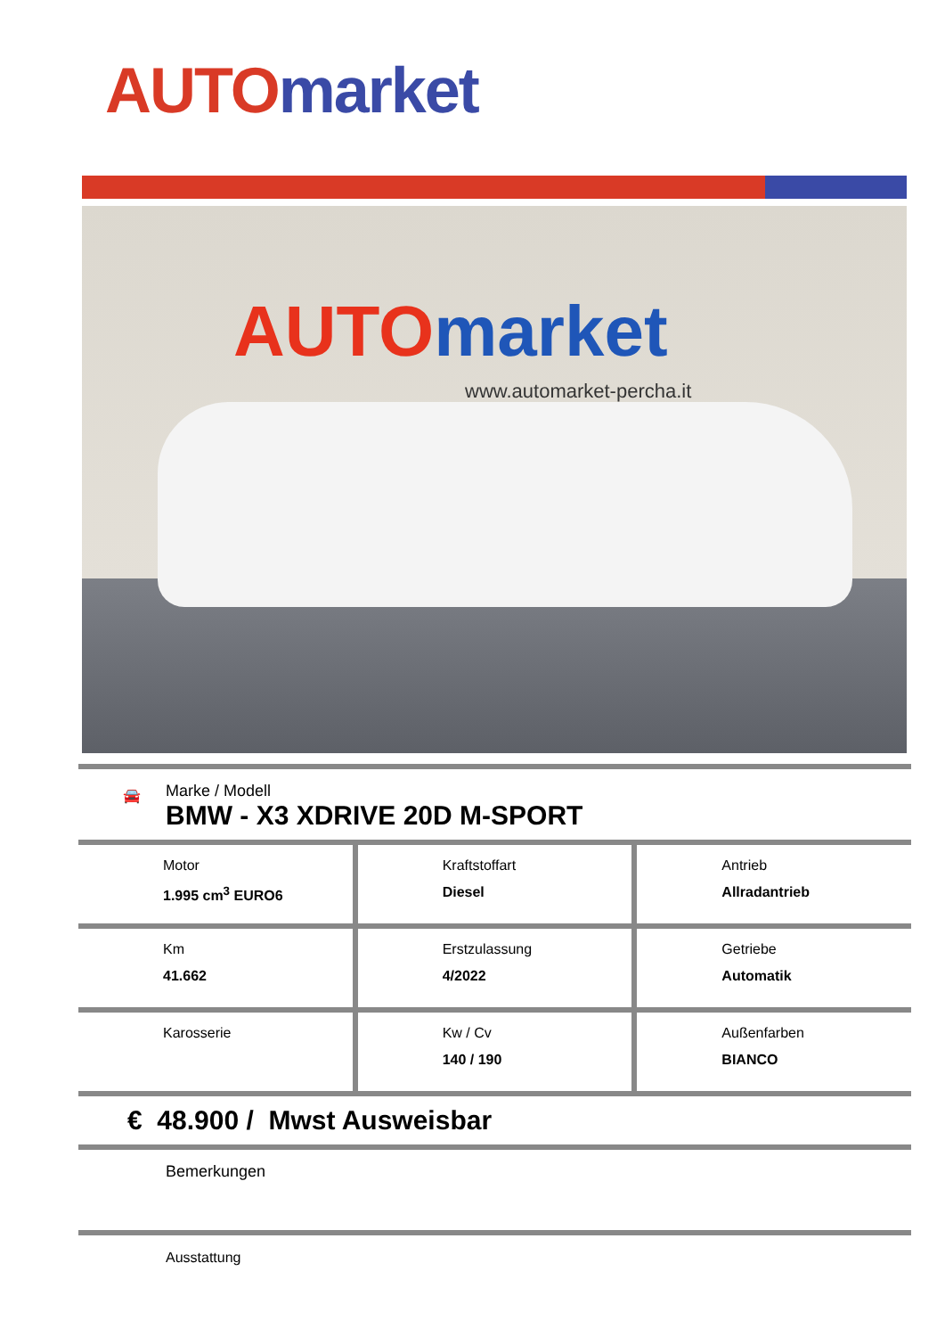AUTO market
AUTO market
www.automarket-percha.it
🚘
Marke / Modell
BMW - X3 XDRIVE 20D M-SPORT
Motor
1.995 cm<sup>3</sup> EURO6
Kraftstoffart
Diesel
Antrieb
Allradantrieb
Km
41.662
Erstzulassung
4/2022
Getriebe
Automatik
Karosserie Kw / Cv
140 / 190
Außenfarben
BIANCO
€ 48.900 / Mwst Ausweisbar
Bemerkungen
Ausstattung